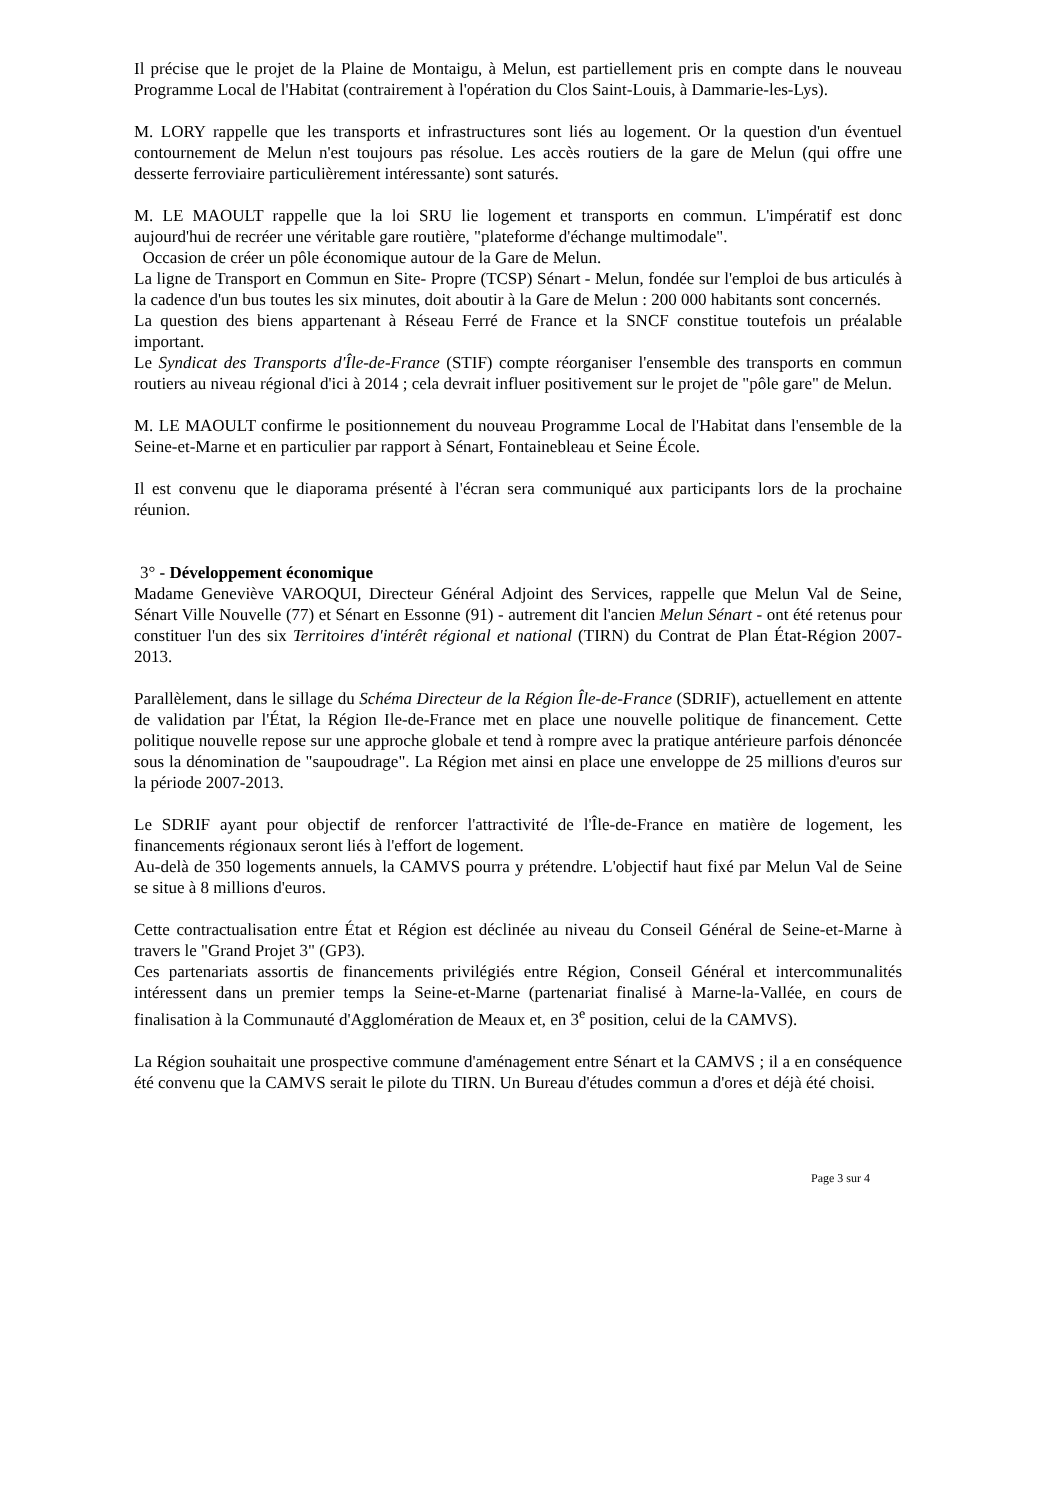Il précise que le projet de la Plaine de Montaigu, à Melun, est partiellement pris en compte dans le nouveau Programme Local de l'Habitat (contrairement à l'opération du Clos Saint-Louis, à Dammarie-les-Lys).
M. LORY rappelle que les transports et infrastructures sont liés au logement. Or la question d'un éventuel contournement de Melun n'est toujours pas résolue. Les accès routiers de la gare de Melun (qui offre une desserte ferroviaire particulièrement intéressante) sont saturés.
M. LE MAOULT rappelle que la loi SRU lie logement et transports en commun. L'impératif est donc aujourd'hui de recréer une véritable gare routière, "plateforme d'échange multimodale".
Occasion de créer un pôle économique autour de la Gare de Melun.
La ligne de Transport en Commun en Site- Propre (TCSP) Sénart - Melun, fondée sur l'emploi de bus articulés à la cadence d'un bus toutes les six minutes, doit aboutir à la Gare de Melun : 200 000 habitants sont concernés.
La question des biens appartenant à Réseau Ferré de France et la SNCF constitue toutefois un préalable important.
Le Syndicat des Transports d'Île-de-France (STIF) compte réorganiser l'ensemble des transports en commun routiers au niveau régional d'ici à 2014 ; cela devrait influer positivement sur le projet de "pôle gare" de Melun.
M. LE MAOULT confirme le positionnement du nouveau Programme Local de l'Habitat dans l'ensemble de la Seine-et-Marne et en particulier par rapport à Sénart, Fontainebleau et Seine École.
Il est convenu que le diaporama présenté à l'écran sera communiqué aux participants lors de la prochaine réunion.
3° - Développement économique
Madame Geneviève VAROQUI, Directeur Général Adjoint des Services, rappelle que Melun Val de Seine, Sénart Ville Nouvelle (77) et Sénart en Essonne (91) - autrement dit l'ancien Melun Sénart - ont été retenus pour constituer l'un des six Territoires d'intérêt régional et national (TIRN) du Contrat de Plan État-Région 2007-2013.
Parallèlement, dans le sillage du Schéma Directeur de la Région Île-de-France (SDRIF), actuellement en attente de validation par l'État, la Région Ile-de-France met en place une nouvelle politique de financement. Cette politique nouvelle repose sur une approche globale et tend à rompre avec la pratique antérieure parfois dénoncée sous la dénomination de "saupoudrage". La Région met ainsi en place une enveloppe de 25 millions d'euros sur la période 2007-2013.
Le SDRIF ayant pour objectif de renforcer l'attractivité de l'Île-de-France en matière de logement, les financements régionaux seront liés à l'effort de logement.
Au-delà de 350 logements annuels, la CAMVS pourra y prétendre. L'objectif haut fixé par Melun Val de Seine se situe à 8 millions d'euros.
Cette contractualisation entre État et Région est déclinée au niveau du Conseil Général de Seine-et-Marne à travers le "Grand Projet 3" (GP3).
Ces partenariats assortis de financements privilégiés entre Région, Conseil Général et intercommunalités intéressent dans un premier temps la Seine-et-Marne (partenariat finalisé à Marne-la-Vallée, en cours de finalisation à la Communauté d'Agglomération de Meaux et, en 3<sup>e</sup> position, celui de la CAMVS).
La Région souhaitait une prospective commune d'aménagement entre Sénart et la CAMVS ; il a en conséquence été convenu que la CAMVS serait le pilote du TIRN. Un Bureau d'études commun a d'ores et déjà été choisi.
Page 3 sur 4